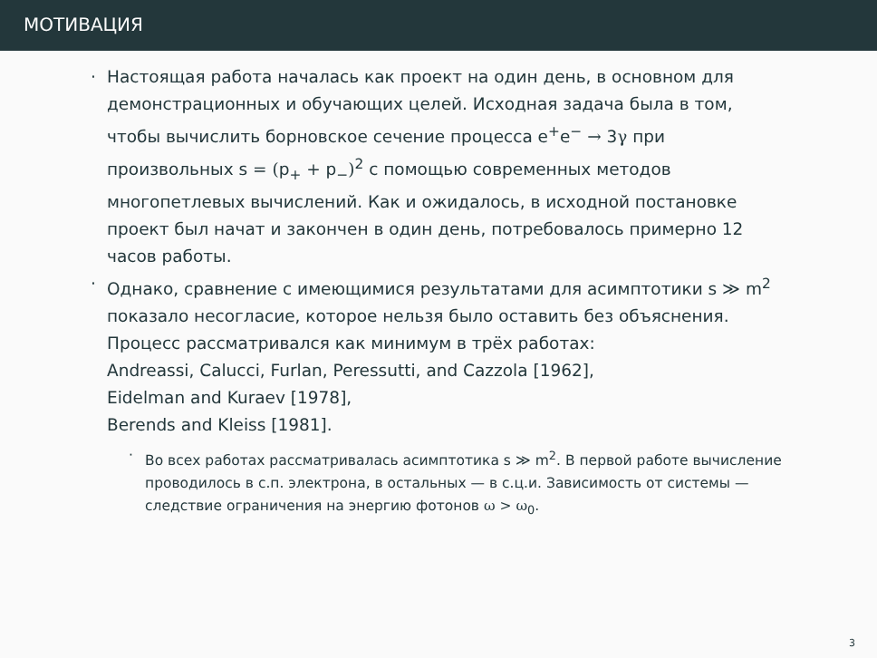МОТИВАЦИЯ
· Настоящая работа началась как проект на один день, в основном для демонстрационных и обучающих целей. Исходная задача была в том, чтобы вычислить борновское сечение процесса e<sup>+</sup>e<sup>−</sup> → 3γ при произвольных s = (p<sub>+</sub> + p<sub>−</sub>)<sup>2</sup> с помощью современных методов многопетлевых вычислений. Как и ожидалось, в исходной постановке проект был начат и закончен в один день, потребовалось примерно 12 часов работы.
· Однако, сравнение с имеющимися результатами для асимптотики s ≫ m<sup>2</sup> показало несогласие, которое нельзя было оставить без объяснения. Процесс рассматривался как минимум в трёх работах:
Andreassi, Calucci, Furlan, Peressutti, and Cazzola [1962],
Eidelman and Kuraev [1978],
Berends and Kleiss [1981].
· Во всех работах рассматривалась асимптотика s ≫ m<sup>2</sup>. В первой работе вычисление проводилось в с.п. электрона, в остальных — в с.ц.и. Зависимость от системы — следствие ограничения на энергию фотонов ω > ω<sub>0</sub>.
3